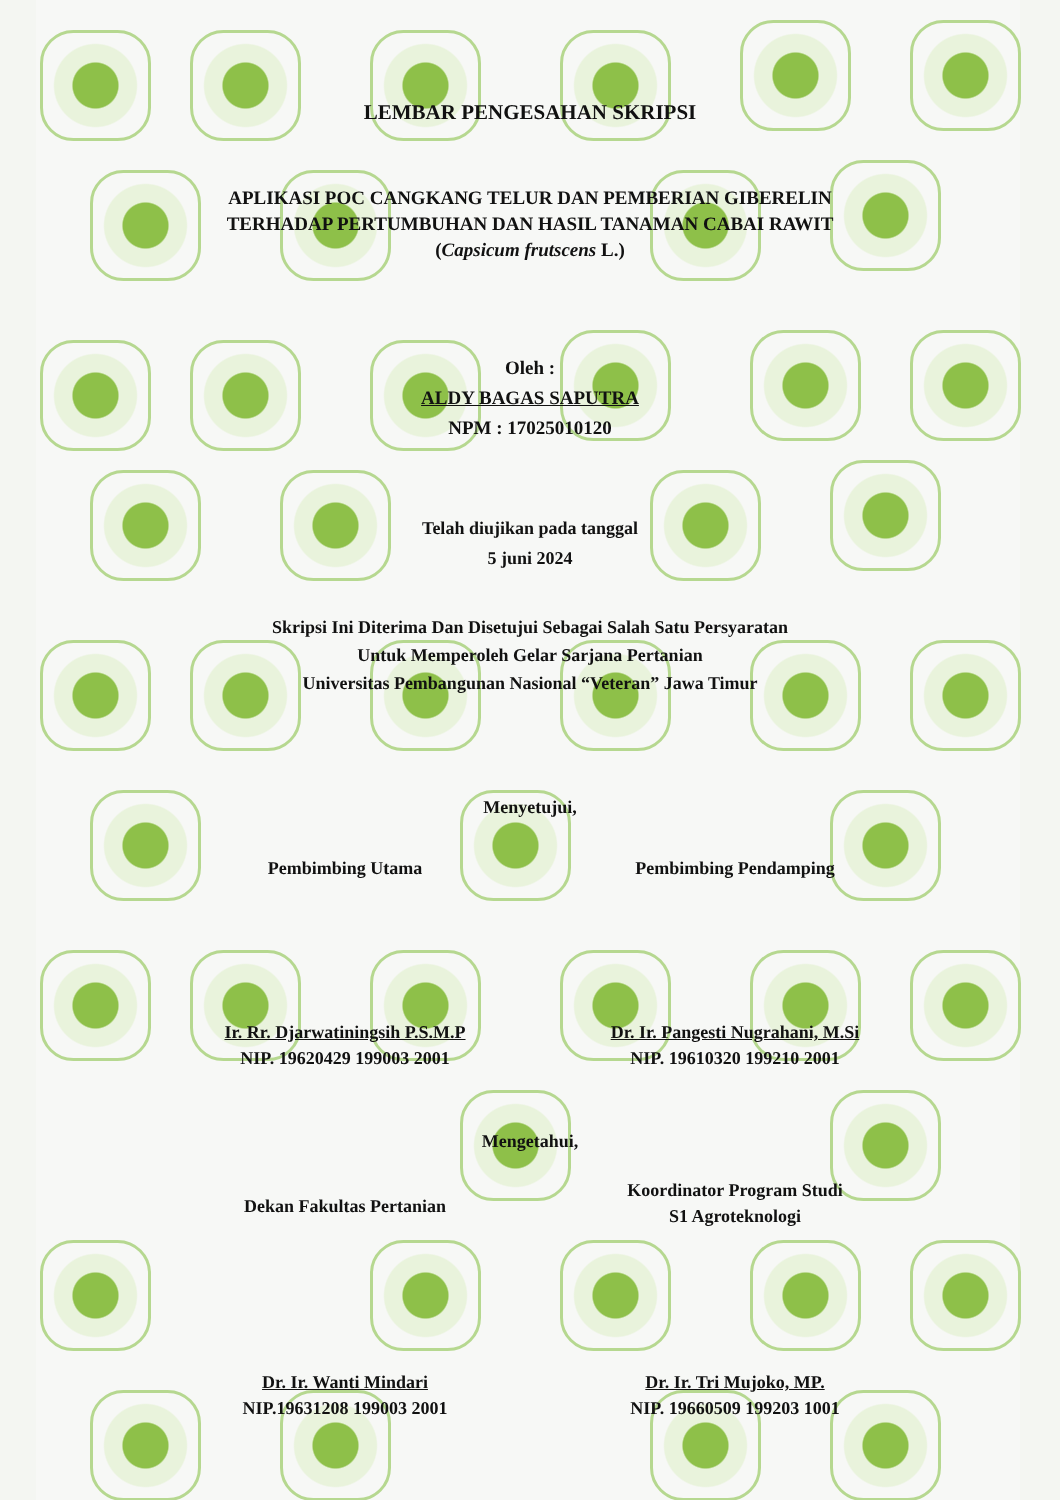LEMBAR PENGESAHAN SKRIPSI
APLIKASI POC CANGKANG TELUR DAN PEMBERIAN GIBERELIN
TERHADAP PERTUMBUHAN DAN HASIL TANAMAN CABAI RAWIT
(Capsicum frutscens L.)
Oleh :
ALDY BAGAS SAPUTRA
NPM : 17025010120
Telah diujikan pada tanggal
5 juni 2024
Skripsi Ini Diterima Dan Disetujui Sebagai Salah Satu Persyaratan
Untuk Memperoleh Gelar Sarjana Pertanian
Universitas Pembangunan Nasional “Veteran” Jawa Timur
Menyetujui,
Pembimbing Utama Pembimbing Pendamping
Ir. Rr. Djarwatiningsih P.S.M.P
NIP. 19620429 199003 2001
Dr. Ir. Pangesti Nugrahani, M.Si
NIP. 19610320 199210 2001
Mengetahui,
Dekan Fakultas Pertanian
Koordinator Program Studi
S1 Agroteknologi
Dr. Ir. Wanti Mindari
NIP.19631208 199003 2001
Dr. Ir. Tri Mujoko, MP.
NIP. 19660509 199203 1001